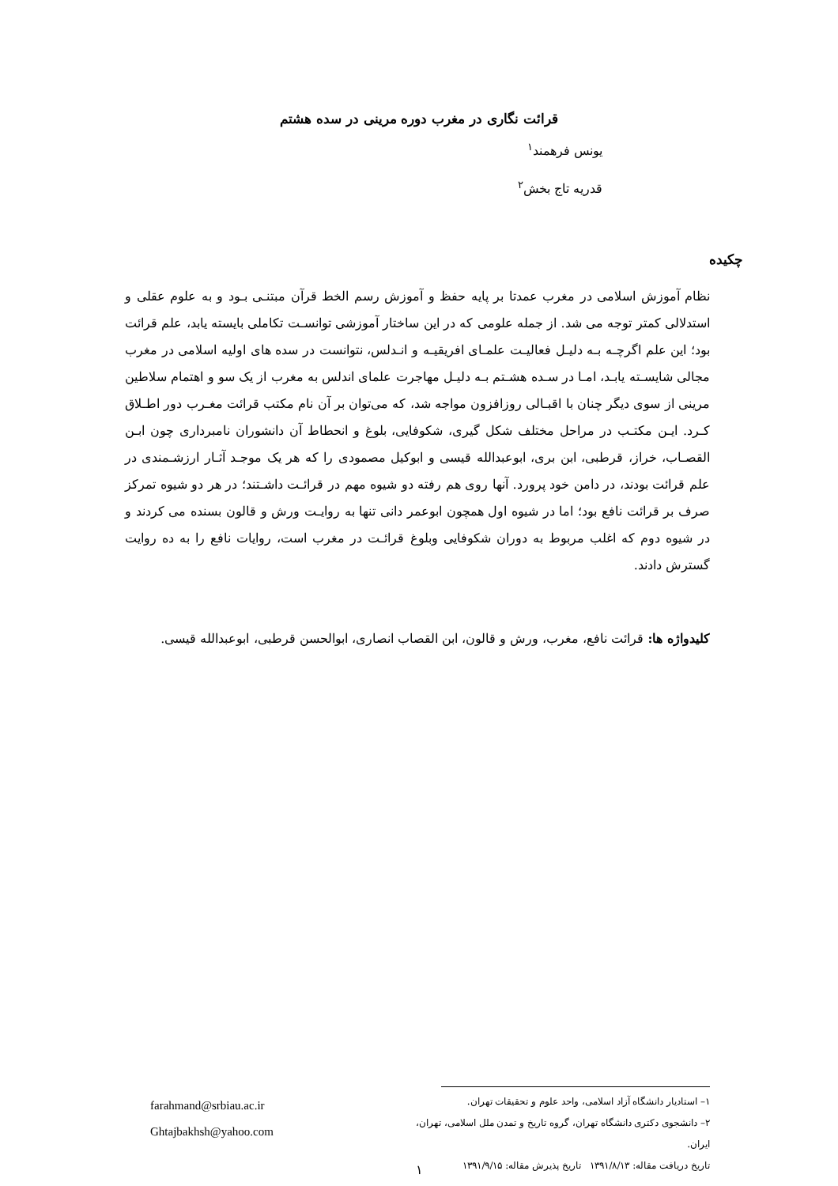قرائت نگاری در مغرب دوره مرینی در سده هشتم
یونس فرهمند<sup>۱</sup>
قدریه تاج بخش<sup>۲</sup>
چکیده
نظام آموزش اسلامی در مغرب عمدتا بر پایه حفظ و آموزش رسم الخط قرآن مبتنـی بـود و به علوم عقلی و استدلالی کمتر توجه می شد. از جمله علومی که در این ساختار آموزشی توانسـت تکاملی بایسته یابد، علم قرائت بود؛ این علم اگرچـه بـه دلیـل فعالیـت علمـای افریقیـه و انـدلس، نتوانست در سده های اولیه اسلامی در مغرب مجالی شایسـته یابـد، امـا در سـده هشـتم بـه دلیـل مهاجرت علمای اندلس به مغرب از یک سو و اهتمام سلاطین مرینی از سوی دیگر چنان با اقبـالی روزافزون مواجه شد، که می‌توان بر آن نام مکتب قرائت مغـرب دور اطـلاق کـرد. ایـن مکتـب در مراحل مختلف شکل گیری، شکوفایی، بلوغ و انحطاط آن دانشوران نامبرداری چون ابـن القصـاب، خراز، قرطبی، ابن بری، ابوعبدالله قیسی و ابوکیل مصمودی را که هر یک موجـد آثـار ارزشـمندی در علم قرائت بودند، در دامن خود پرورد. آنها روی هم رفته دو شیوه مهم در قرائـت داشـتند؛ در هر دو شیوه تمرکز صرف بر قرائت نافع بود؛ اما در شیوه اول همچون ابوعمر دانی تنها به روایـت ورش و قالون بسنده می کردند و در شیوه دوم که اغلب مربوط به دوران شکوفایی وبلوغ قرائـت در مغرب است، روایات نافع را به ده روایت گسترش دادند.
کلیدواژه ها: قرائت نافع، مغرب، ورش و قالون، ابن القصاب انصاری، ابوالحسن قرطبی، ابوعبدالله قیسی.
۱– استادیار دانشگاه آزاد اسلامی، واحد علوم و تحقیقات تهران.
۲– دانشجوی دکتری دانشگاه تهران، گروه تاریخ و تمدن ملل اسلامی، تهران، ایران.
تاریخ دریافت مقاله: ۱۳۹۱/۸/۱۳ تاریخ پذیرش مقاله: ۱۳۹۱/۹/۱۵
farahmand@srbiau.ac.ir
Ghtajbakhsh@yahoo.com
۱